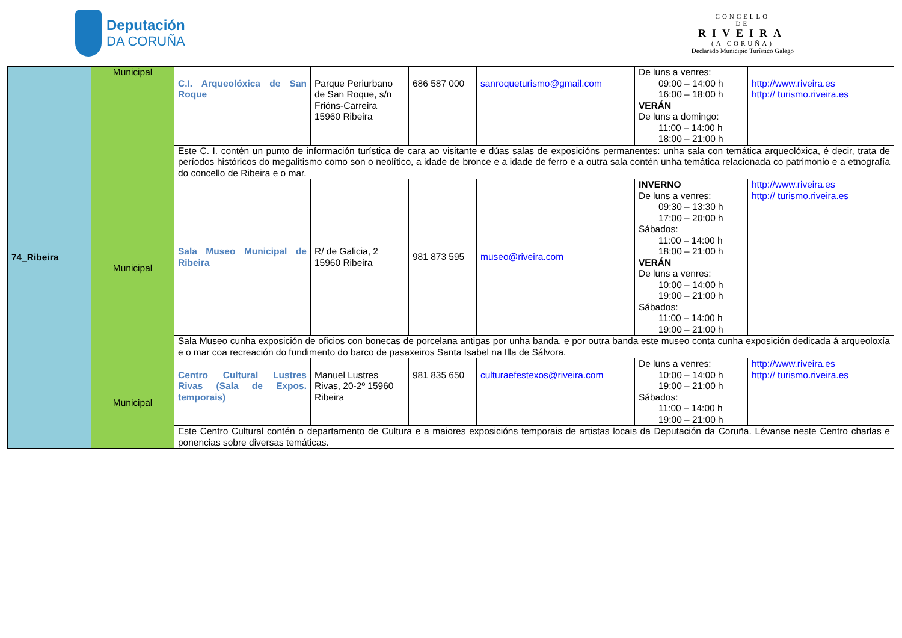Deputación
DA CORUÑA
CONCELLO
DE
RIVEIRA
(A CORUÑA)
Declarado Municipio Turístico Galego
| 74_Ribeira | Municipal | C.I. Arqueolóxica de San Roque | Parque Periurbano de San Roque, s/n Frións-Carreira 15960 Ribeira | 686 587 000 | sanroqueturismo@gmail.com | De luns a venres: 09:00 – 14:00 h 16:00 – 18:00 h VERÁN De luns a domingo: 11:00 – 14:00 h 18:00 – 21:00 h | http://www.riveira.es http:// turismo.riveira.es |
| | | Este C. I. contén un punto de información turística de cara ao visitante e dúas salas de exposicións permanentes: unha sala con temática arqueolóxica, é decir, trata de períodos históricos do megalitismo como son o neolítico, a idade de bronce e a idade de ferro e a outra sala contén unha temática relacionada co patrimonio e a etnografía do concello de Ribeira e o mar. | | | | | |
| | Municipal | Sala Museo Municipal de Ribeira | R/ de Galicia, 2 15960 Ribeira | 981 873 595 | museo@riveira.com | INVERNO De luns a venres: 09:30 – 13:30 h 17:00 – 20:00 h Sábados: 11:00 – 14:00 h 18:00 – 21:00 h VERÁN De luns a venres: 10:00 – 14:00 h 19:00 – 21:00 h Sábados: 11:00 – 14:00 h 19:00 – 21:00 h | http://www.riveira.es http:// turismo.riveira.es |
| | | Sala Museo cunha exposición de oficios con bonecas de porcelana antigas por unha banda, e por outra banda este museo conta cunha exposición dedicada á arqueoloxía e o mar coa recreación do fundimento do barco de pasaxeiros Santa Isabel na Illa de Sálvora. | | | | | |
| | Municipal | Centro Cultural Lustres Rivas (Sala de Expos. temporais) | Manuel Lustres Rivas, 20-2º 15960 Ribeira | 981 835 650 | culturaefestexos@riveira.com | De luns a venres: 10:00 – 14:00 h 19:00 – 21:00 h Sábados: 11:00 – 14:00 h 19:00 – 21:00 h | http://www.riveira.es http:// turismo.riveira.es |
| | | Este Centro Cultural contén o departamento de Cultura e a maiores exposicións temporais de artistas locais da Deputación da Coruña. Lévanse neste Centro charlas e ponencias sobre diversas temáticas. | | | | | |